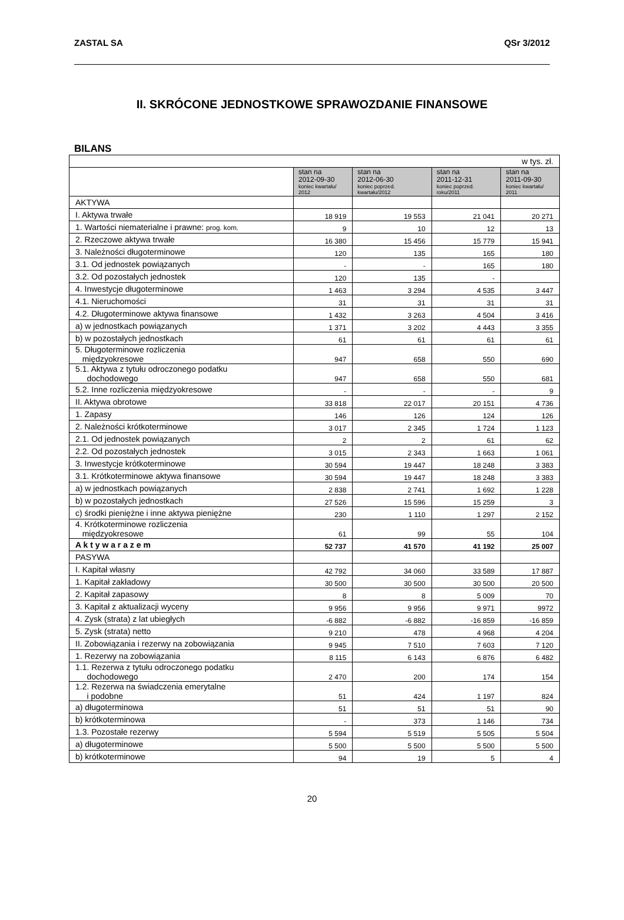ZASTAL SA QSr 3/2012
II. SKRÓCONE JEDNOSTKOWE SPRAWOZDANIE FINANSOWE
BILANS
| w tys. zł. | | | | |
| | stan na 2012-09-30 koniec kwartału/ 2012 | stan na 2012-06-30 koniec poprzed. kwartału/2012 | stan na 2011-12-31 koniec poprzed. roku/2011 | stan na 2011-09-30 koniec kwartału/ 2011 |
| AKTYWA | | | | |
| I. Aktywa trwałe | 18 919 | 19 553 | 21 041 | 20 271 |
| 1. Wartości niematerialne i prawne: prog. kom. | 9 | 10 | 12 | 13 |
| 2. Rzeczowe aktywa trwałe | 16 380 | 15 456 | 15 779 | 15 941 |
| 3. Należności długoterminowe | 120 | 135 | 165 | 180 |
| 3.1. Od jednostek powiązanych | - | - | 165 | 180 |
| 3.2. Od pozostałych jednostek | 120 | 135 | - | |
| 4. Inwestycje długoterminowe | 1 463 | 3 294 | 4 535 | 3 447 |
| 4.1. Nieruchomości | 31 | 31 | 31 | 31 |
| 4.2. Długoterminowe aktywa finansowe | 1 432 | 3 263 | 4 504 | 3 416 |
| a) w jednostkach powiązanych | 1 371 | 3 202 | 4 443 | 3 355 |
| b) w pozostałych jednostkach | 61 | 61 | 61 | 61 |
| 5. Długoterminowe rozliczenia międzyokresowe | 947 | 658 | 550 | 690 |
| 5.1. Aktywa z tytułu odroczonego podatku dochodowego | 947 | 658 | 550 | 681 |
| 5.2. Inne rozliczenia międzyokresowe | - | - | - | 9 |
| II. Aktywa obrotowe | 33 818 | 22 017 | 20 151 | 4 736 |
| 1. Zapasy | 146 | 126 | 124 | 126 |
| 2. Należności krótkoterminowe | 3 017 | 2 345 | 1 724 | 1 123 |
| 2.1. Od jednostek powiązanych | 2 | 2 | 61 | 62 |
| 2.2. Od pozostałych jednostek | 3 015 | 2 343 | 1 663 | 1 061 |
| 3. Inwestycje krótkoterminowe | 30 594 | 19 447 | 18 248 | 3 383 |
| 3.1. Krótkoterminowe aktywa finansowe | 30 594 | 19 447 | 18 248 | 3 383 |
| a) w jednostkach powiązanych | 2 838 | 2 741 | 1 692 | 1 228 |
| b) w pozostałych jednostkach | 27 526 | 15 596 | 15 259 | 3 |
| c) środki pieniężne i inne aktywa pieniężne | 230 | 1 110 | 1 297 | 2 152 |
| 4. Krótkoterminowe rozliczenia międzyokresowe | 61 | 99 | 55 | 104 |
| A k t y w a r a z e m | 52 737 | 41 570 | 41 192 | 25 007 |
| PASYWA | | | | |
| I. Kapitał własny | 42 792 | 34 060 | 33 589 | 17 887 |
| 1. Kapitał zakładowy | 30 500 | 30 500 | 30 500 | 20 500 |
| 2. Kapitał zapasowy | 8 | 8 | 5 009 | 70 |
| 3. Kapitał z aktualizacji wyceny | 9 956 | 9 956 | 9 971 | 9972 |
| 4. Zysk (strata) z lat ubiegłych | -6 882 | -6 882 | -16 859 | -16 859 |
| 5. Zysk (strata) netto | 9 210 | 478 | 4 968 | 4 204 |
| II. Zobowiązania i rezerwy na zobowiązania | 9 945 | 7 510 | 7 603 | 7 120 |
| 1. Rezerwy na zobowiązania | 8 115 | 6 143 | 6 876 | 6 482 |
| 1.1. Rezerwa z tytułu odroczonego podatku dochodowego | 2 470 | 200 | 174 | 154 |
| 1.2. Rezerwa na świadczenia emerytalne i podobne | 51 | 424 | 1 197 | 824 |
| a) długoterminowa | 51 | 51 | 51 | 90 |
| b) krótkoterminowa | - | 373 | 1 146 | 734 |
| 1.3. Pozostałe rezerwy | 5 594 | 5 519 | 5 505 | 5 504 |
| a) długoterminowe | 5 500 | 5 500 | 5 500 | 5 500 |
| b) krótkoterminowe | 94 | 19 | 5 | 4 |
20